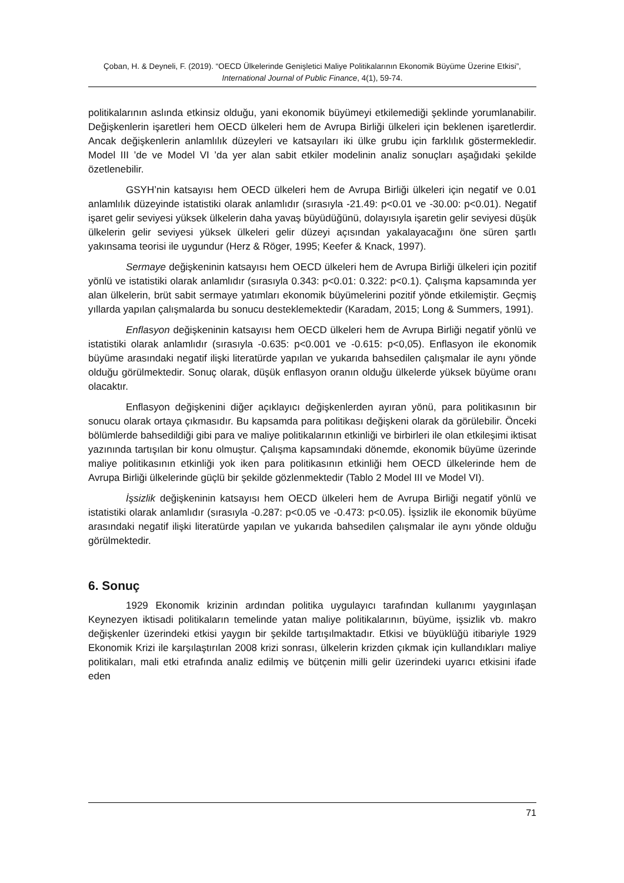Çoban, H. & Deyneli, F. (2019). “OECD Ülkelerinde Genişletici Maliye Politikalarının Ekonomik Büyüme Üzerine Etkisi”, International Journal of Public Finance, 4(1), 59-74.
politikalarının aslında etkinsiz olduğu, yani ekonomik büyümeyi etkilemediği şeklinde yorumlanabilir. Değişkenlerin işaretleri hem OECD ülkeleri hem de Avrupa Birliği ülkeleri için beklenen işaretlerdir. Ancak değişkenlerin anlamlılık düzeyleri ve katsayıları iki ülke grubu için farklılık göstermekledir. Model III ’de ve Model VI ’da yer alan sabit etkiler modelinin analiz sonuçları aşağıdaki şekilde özetlenebilir.
GSYH’nin katsayısı hem OECD ülkeleri hem de Avrupa Birliği ülkeleri için negatif ve 0.01 anlamlılık düzeyinde istatistiki olarak anlamlıdır (sırasıyla -21.49: p<0.01 ve -30.00: p<0.01). Negatif işaret gelir seviyesi yüksek ülkelerin daha yavaş büyüdüğünü, dolayısıyla işaretin gelir seviyesi düşük ülkelerin gelir seviyesi yüksek ülkeleri gelir düzeyi açısından yakalayacağını öne süren şartlı yakınsama teorisi ile uygundur (Herz & Röger, 1995; Keefer & Knack, 1997).
Sermaye değişkeninin katsayısı hem OECD ülkeleri hem de Avrupa Birliği ülkeleri için pozitif yönlü ve istatistiki olarak anlamlıdır (sırasıyla 0.343: p<0.01: 0.322: p<0.1). Çalışma kapsamında yer alan ülkelerin, brüt sabit sermaye yatımları ekonomik büyümelerini pozitif yönde etkilemiştir. Geçmiş yıllarda yapılan çalışmalarda bu sonucu desteklemektedir (Karadam, 2015; Long & Summers, 1991).
Enflasyon değişkeninin katsayısı hem OECD ülkeleri hem de Avrupa Birliği negatif yönlü ve istatistiki olarak anlamlıdır (sırasıyla -0.635: p<0.001 ve -0.615: p<0,05). Enflasyon ile ekonomik büyüme arasındaki negatif ilişki literatürde yapılan ve yukarıda bahsedilen çalışmalar ile aynı yönde olduğu görülmektedir. Sonuç olarak, düşük enflasyon oranın olduğu ülkelerde yüksek büyüme oranı olacaktır.
Enflasyon değişkenini diğer açıklayıcı değişkenlerden ayıran yönü, para politikasının bir sonucu olarak ortaya çıkmasıdır. Bu kapsamda para politikası değişkeni olarak da görülebilir. Önceki bölümlerde bahsedildiği gibi para ve maliye politikalarının etkinliği ve birbirleri ile olan etkileşimi iktisat yazınında tartışılan bir konu olmuştur. Çalışma kapsamındaki dönemde, ekonomik büyüme üzerinde maliye politikasının etkinliği yok iken para politikasının etkinliği hem OECD ülkelerinde hem de Avrupa Birliği ülkelerinde güçlü bir şekilde gözlenmektedir (Tablo 2 Model III ve Model VI).
İşsizlik değişkeninin katsayısı hem OECD ülkeleri hem de Avrupa Birliği negatif yönlü ve istatistiki olarak anlamlıdır (sırasıyla -0.287: p<0.05 ve -0.473: p<0.05). İşsizlik ile ekonomik büyüme arasındaki negatif ilişki literatürde yapılan ve yukarıda bahsedilen çalışmalar ile aynı yönde olduğu görülmektedir.
6. Sonuç
1929 Ekonomik krizinin ardından politika uygulayıcı tarafından kullanımı yaygınlaşan Keynezyen iktisadi politikaların temelinde yatan maliye politikalarının, büyüme, işsizlik vb. makro değişkenler üzerindeki etkisi yaygın bir şekilde tartışılmaktadır. Etkisi ve büyüklüğü itibariyle 1929 Ekonomik Krizi ile karşılaştırılan 2008 krizi sonrası, ülkelerin krizden çıkmak için kullandıkları maliye politikaları, mali etki etrafında analiz edilmiş ve bütçenin milli gelir üzerindeki uyarıcı etkisini ifade eden
71